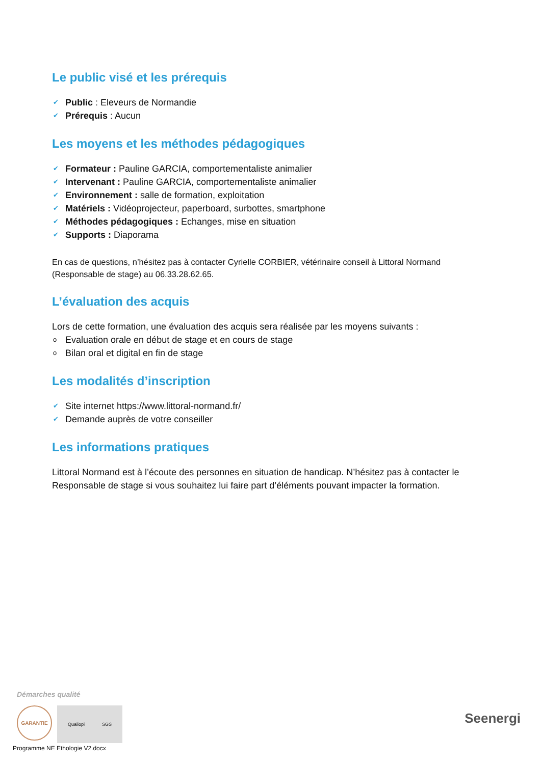Le public visé et les prérequis
✔ Public : Eleveurs de Normandie
✔ Prérequis : Aucun
Les moyens et les méthodes pédagogiques
✔ Formateur : Pauline GARCIA, comportementaliste animalier
✔ Intervenant : Pauline GARCIA, comportementaliste animalier
✔ Environnement : salle de formation, exploitation
✔ Matériels : Vidéoprojecteur, paperboard, surbottes, smartphone
✔ Méthodes pédagogiques : Echanges, mise en situation
✔ Supports : Diaporama
En cas de questions, n’hésitez pas à contacter Cyrielle CORBIER, vétérinaire conseil à Littoral Normand (Responsable de stage) au 06.33.28.62.65.
L’évaluation des acquis
Lors de cette formation, une évaluation des acquis sera réalisée par les moyens suivants :
o Evaluation orale en début de stage et en cours de stage
o Bilan oral et digital en fin de stage
Les modalités d’inscription
✔ Site internet https://www.littoral-normand.fr/
✔ Demande auprès de votre conseiller
Les informations pratiques
Littoral Normand est à l’écoute des personnes en situation de handicap. N’hésitez pas à contacter le Responsable de stage si vous souhaitez lui faire part d’éléments pouvant impacter la formation.
Démarches qualité
GARANTIE
Qualiopi SGS
Seenergi
Programme NE Ethologie V2.docx